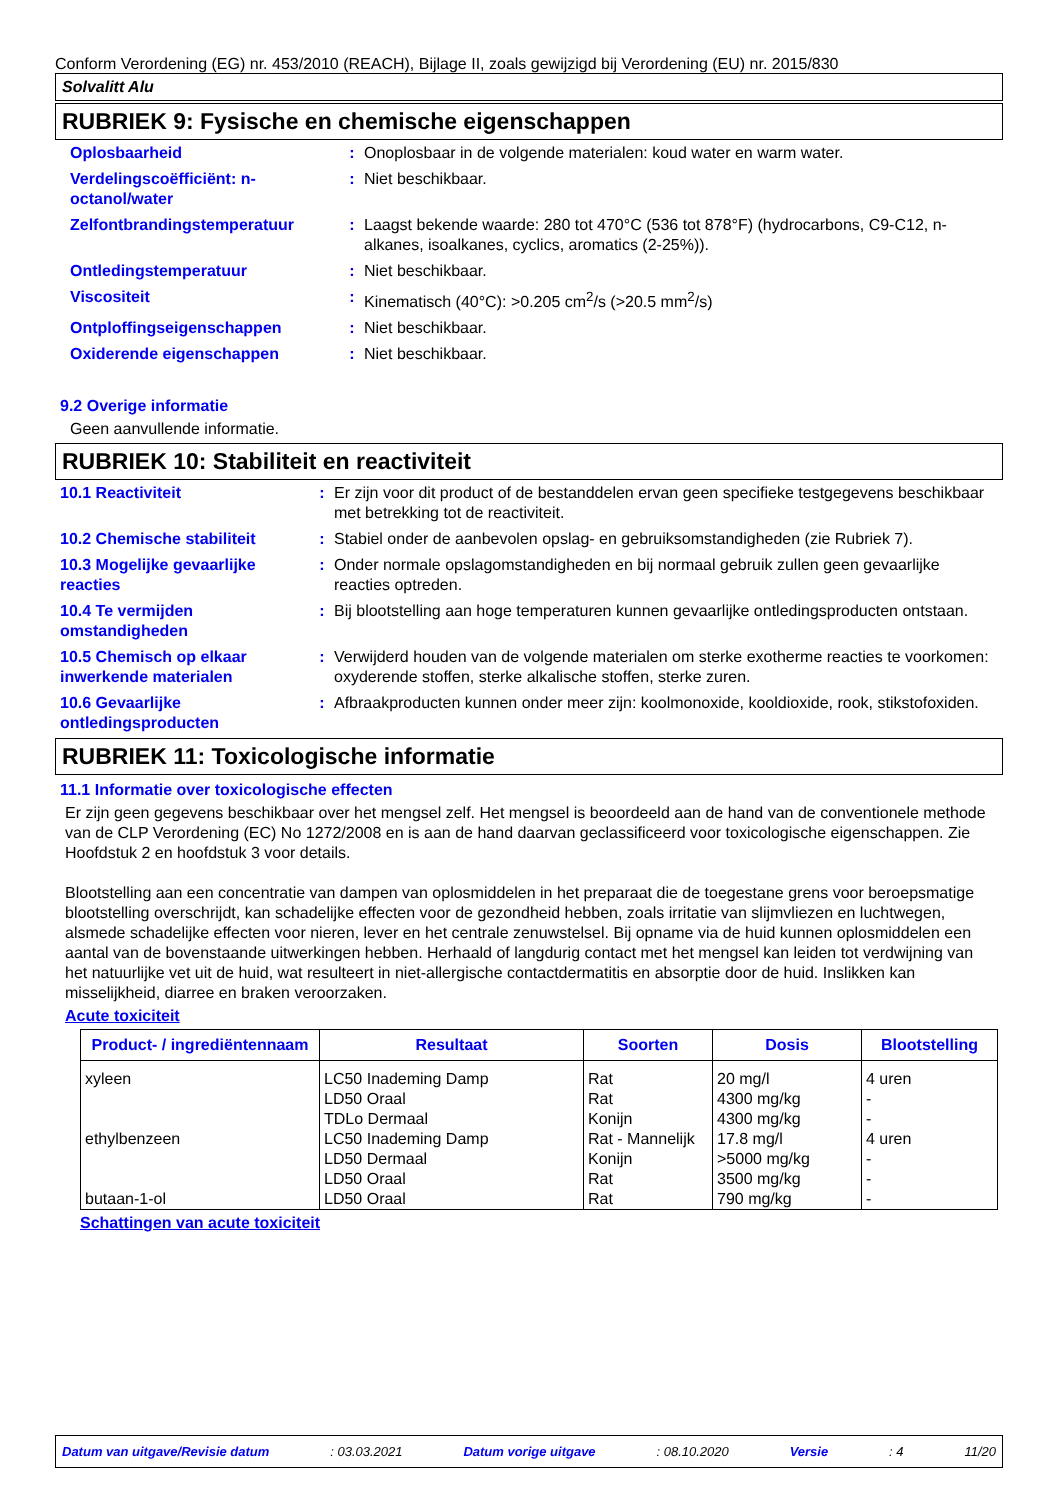Conform Verordening (EG) nr. 453/2010 (REACH), Bijlage II, zoals gewijzigd bij Verordening (EU) nr. 2015/830
Solvalitt Alu
RUBRIEK 9: Fysische en chemische eigenschappen
| Oplosbaarheid | : | Onoplosbaar in de volgende materialen: koud water en warm water. |
| Verdelingscoëfficiënt: n-octanol/water | : | Niet beschikbaar. |
| Zelfontbrandingstemperatuur | : | Laagst bekende waarde: 280 tot 470°C (536 tot 878°F) (hydrocarbons, C9-C12, n-alkanes, isoalkanes, cyclics, aromatics (2-25%)). |
| Ontledingstemperatuur | : | Niet beschikbaar. |
| Viscositeit | : | Kinematisch (40°C): >0.205 cm<sup>2</sup>/s (>20.5 mm<sup>2</sup>/s) |
| Ontploffingseigenschappen | : | Niet beschikbaar. |
| Oxiderende eigenschappen | : | Niet beschikbaar. |
9.2 Overige informatie
Geen aanvullende informatie.
RUBRIEK 10: Stabiliteit en reactiviteit
| 10.1 Reactiviteit | : | Er zijn voor dit product of de bestanddelen ervan geen specifieke testgegevens beschikbaar met betrekking tot de reactiviteit. |
| 10.2 Chemische stabiliteit | : | Stabiel onder de aanbevolen opslag- en gebruiksomstandigheden (zie Rubriek 7). |
| 10.3 Mogelijke gevaarlijke reacties | : | Onder normale opslagomstandigheden en bij normaal gebruik zullen geen gevaarlijke reacties optreden. |
| 10.4 Te vermijden omstandigheden | : | Bij blootstelling aan hoge temperaturen kunnen gevaarlijke ontledingsproducten ontstaan. |
| 10.5 Chemisch op elkaar inwerkende materialen | : | Verwijderd houden van de volgende materialen om sterke exotherme reacties te voorkomen: oxyderende stoffen, sterke alkalische stoffen, sterke zuren. |
| 10.6 Gevaarlijke ontledingsproducten | : | Afbraakproducten kunnen onder meer zijn: koolmonoxide, kooldioxide, rook, stikstofoxiden. |
RUBRIEK 11: Toxicologische informatie
11.1 Informatie over toxicologische effecten
Er zijn geen gegevens beschikbaar over het mengsel zelf. Het mengsel is beoordeeld aan de hand van de conventionele methode van de CLP Verordening (EC) No 1272/2008 en is aan de hand daarvan geclassificeerd voor toxicologische eigenschappen. Zie Hoofdstuk 2 en hoofdstuk 3 voor details.
Blootstelling aan een concentratie van dampen van oplosmiddelen in het preparaat die de toegestane grens voor beroepsmatige blootstelling overschrijdt, kan schadelijke effecten voor de gezondheid hebben, zoals irritatie van slijmvliezen en luchtwegen, alsmede schadelijke effecten voor nieren, lever en het centrale zenuwstelsel. Bij opname via de huid kunnen oplosmiddelen een aantal van de bovenstaande uitwerkingen hebben. Herhaald of langdurig contact met het mengsel kan leiden tot verdwijning van het natuurlijke vet uit de huid, wat resulteert in niet-allergische contactdermatitis en absorptie door de huid. Inslikken kan misselijkheid, diarree en braken veroorzaken.
Acute toxiciteit
| Product- / ingrediëntennaam | Resultaat | Soorten | Dosis | Blootstelling |
| --- | --- | --- | --- | --- |
| xyleen | LC50 Inademing Damp | Rat | 20 mg/l | 4 uren |
| | LD50 Oraal | Rat | 4300 mg/kg | - |
| | TDLo Dermaal | Konijn | 4300 mg/kg | - |
| ethylbenzeen | LC50 Inademing Damp | Rat - Mannelijk | 17.8 mg/l | 4 uren |
| | LD50 Dermaal | Konijn | >5000 mg/kg | - |
| | LD50 Oraal | Rat | 3500 mg/kg | - |
| butaan-1-ol | LD50 Oraal | Rat | 790 mg/kg | - |
Schattingen van acute toxiciteit
Datum van uitgave/Revisie datum: 03.03.2021 Datum vorige uitgave: 08.10.2020 Versie: 4 11/20